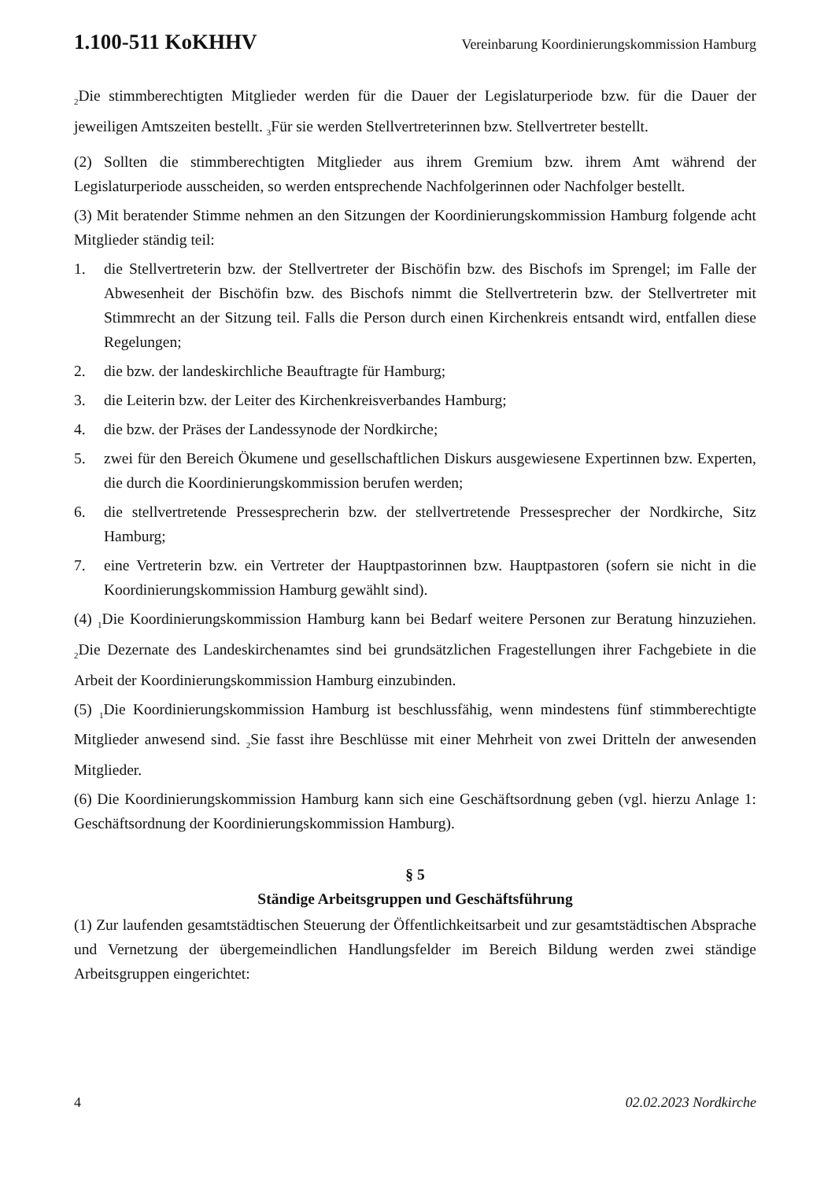1.100-511 KoKHHV Vereinbarung Koordinierungskommission Hamburg
<sub>2</sub>Die stimmberechtigten Mitglieder werden für die Dauer der Legislaturperiode bzw. für die Dauer der jeweiligen Amtszeiten bestellt. <sub>3</sub>Für sie werden Stellvertreterinnen bzw. Stellvertreter bestellt.
(2) Sollten die stimmberechtigten Mitglieder aus ihrem Gremium bzw. ihrem Amt während der Legislaturperiode ausscheiden, so werden entsprechende Nachfolgerinnen oder Nachfolger bestellt.
(3) Mit beratender Stimme nehmen an den Sitzungen der Koordinierungskommission Hamburg folgende acht Mitglieder ständig teil:
1. die Stellvertreterin bzw. der Stellvertreter der Bischöfin bzw. des Bischofs im Sprengel; im Falle der Abwesenheit der Bischöfin bzw. des Bischofs nimmt die Stellvertreterin bzw. der Stellvertreter mit Stimmrecht an der Sitzung teil. Falls die Person durch einen Kirchenkreis entsandt wird, entfallen diese Regelungen;
2. die bzw. der landeskirchliche Beauftragte für Hamburg;
3. die Leiterin bzw. der Leiter des Kirchenkreisverbandes Hamburg;
4. die bzw. der Präses der Landessynode der Nordkirche;
5. zwei für den Bereich Ökumene und gesellschaftlichen Diskurs ausgewiesene Expertinnen bzw. Experten, die durch die Koordinierungskommission berufen werden;
6. die stellvertretende Pressesprecherin bzw. der stellvertretende Pressesprecher der Nordkirche, Sitz Hamburg;
7. eine Vertreterin bzw. ein Vertreter der Hauptpastorinnen bzw. Hauptpastoren (sofern sie nicht in die Koordinierungskommission Hamburg gewählt sind).
(4) <sub>1</sub>Die Koordinierungskommission Hamburg kann bei Bedarf weitere Personen zur Beratung hinzuziehen. <sub>2</sub>Die Dezernate des Landeskirchenamtes sind bei grundsätzlichen Fragestellungen ihrer Fachgebiete in die Arbeit der Koordinierungskommission Hamburg einzubinden.
(5) <sub>1</sub>Die Koordinierungskommission Hamburg ist beschlussfähig, wenn mindestens fünf stimmberechtigte Mitglieder anwesend sind. <sub>2</sub>Sie fasst ihre Beschlüsse mit einer Mehrheit von zwei Dritteln der anwesenden Mitglieder.
(6) Die Koordinierungskommission Hamburg kann sich eine Geschäftsordnung geben (vgl. hierzu Anlage 1: Geschäftsordnung der Koordinierungskommission Hamburg).
§ 5
Ständige Arbeitsgruppen und Geschäftsführung
(1) Zur laufenden gesamtstädtischen Steuerung der Öffentlichkeitsarbeit und zur gesamtstädtischen Absprache und Vernetzung der übergemeindlichen Handlungsfelder im Bereich Bildung werden zwei ständige Arbeitsgruppen eingerichtet:
4 02.02.2023 Nordkirche